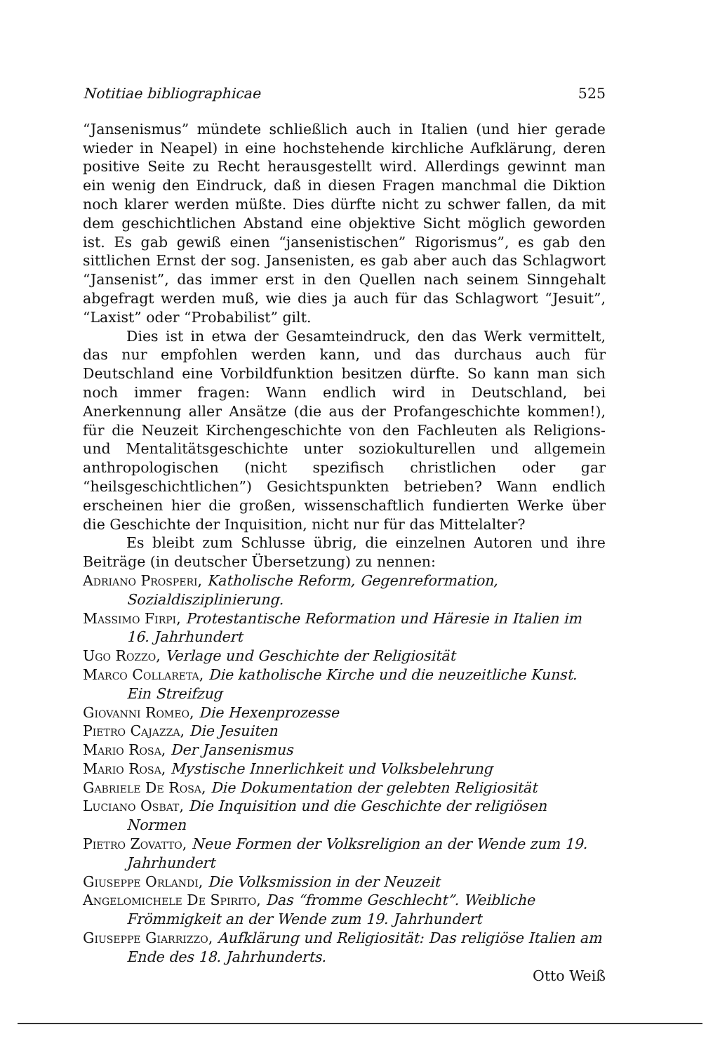Notitiae bibliographicae 525
“Jansenismus” mündete schließlich auch in Italien (und hier gerade wieder in Neapel) in eine hochstehende kirchliche Aufklärung, deren positive Seite zu Recht herausgestellt wird. Allerdings gewinnt man ein wenig den Eindruck, daß in diesen Fragen manchmal die Diktion noch klarer werden müßte. Dies dürfte nicht zu schwer fallen, da mit dem geschichtlichen Abstand eine objektive Sicht möglich geworden ist. Es gab gewiß einen “jansenistischen” Rigorismus”, es gab den sittlichen Ernst der sog. Jansenisten, es gab aber auch das Schlagwort “Jansenist”, das immer erst in den Quellen nach seinem Sinngehalt abgefragt werden muß, wie dies ja auch für das Schlagwort “Jesuit”, “Laxist” oder “Probabilist” gilt.
Dies ist in etwa der Gesamteindruck, den das Werk vermittelt, das nur empfohlen werden kann, und das durchaus auch für Deutschland eine Vorbildfunktion besitzen dürfte. So kann man sich noch immer fragen: Wann endlich wird in Deutschland, bei Anerkennung aller Ansätze (die aus der Profangeschichte kommen!), für die Neuzeit Kirchengeschichte von den Fachleuten als Religions- und Mentalitätsgeschichte unter soziokulturellen und allgemein anthropologischen (nicht spezifisch christlichen oder gar “heilsgeschichtlichen”) Gesichtspunkten betrieben? Wann endlich erscheinen hier die großen, wissenschaftlich fundierten Werke über die Geschichte der Inquisition, nicht nur für das Mittelalter?
Es bleibt zum Schlusse übrig, die einzelnen Autoren und ihre Beiträge (in deutscher Übersetzung) zu nennen:
Adriano Prosperi, Katholische Reform, Gegenreformation, Sozialdisziplinierung.
Massimo Firpi, Protestantische Reformation und Häresie in Italien im 16. Jahrhundert
Ugo Rozzo, Verlage und Geschichte der Religiosität
Marco Collareta, Die katholische Kirche und die neuzeitliche Kunst. Ein Streifzug
Giovanni Romeo, Die Hexenprozesse
Pietro Cajazza, Die Jesuiten
Mario Rosa, Der Jansenismus
Mario Rosa, Mystische Innerlichkeit und Volksbelehrung
Gabriele De Rosa, Die Dokumentation der gelebten Religiosität
Luciano Osbat, Die Inquisition und die Geschichte der religiösen Normen
Pietro Zovatto, Neue Formen der Volksreligion an der Wende zum 19. Jahrhundert
Giuseppe Orlandi, Die Volksmission in der Neuzeit
Angelomichele De Spirito, Das “fromme Geschlecht”. Weibliche Frömmigkeit an der Wende zum 19. Jahrhundert
Giuseppe Giarrizzo, Aufklärung und Religiosität: Das religiöse Italien am Ende des 18. Jahrhunderts.
Otto Weiß